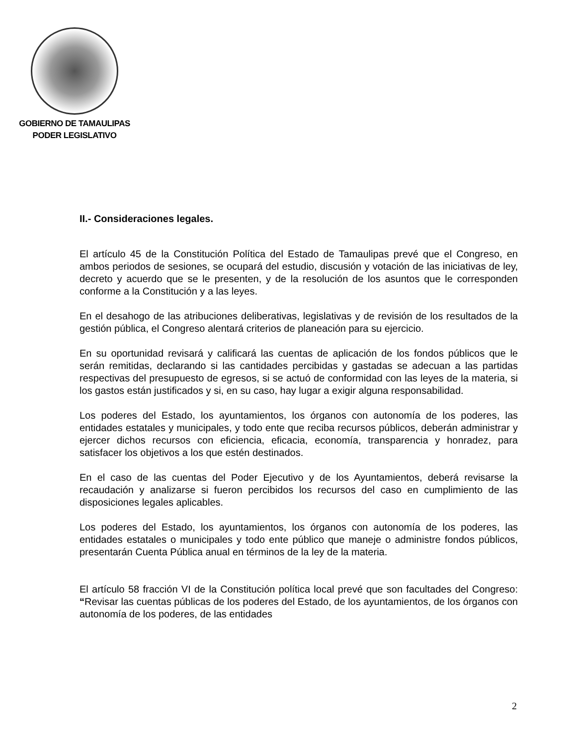GOBIERNO DE TAMAULIPAS
PODER LEGISLATIVO
II.- Consideraciones legales.
El artículo 45 de la Constitución Política del Estado de Tamaulipas prevé que el Congreso, en ambos periodos de sesiones, se ocupará del estudio, discusión y votación de las iniciativas de ley, decreto y acuerdo que se le presenten, y de la resolución de los asuntos que le corresponden conforme a la Constitución y a las leyes.
En el desahogo de las atribuciones deliberativas, legislativas y de revisión de los resultados de la gestión pública, el Congreso alentará criterios de planeación para su ejercicio.
En su oportunidad revisará y calificará las cuentas de aplicación de los fondos públicos que le serán remitidas, declarando si las cantidades percibidas y gastadas se adecuan a las partidas respectivas del presupuesto de egresos, si se actuó de conformidad con las leyes de la materia, si los gastos están justificados y si, en su caso, hay lugar a exigir alguna responsabilidad.
Los poderes del Estado, los ayuntamientos, los órganos con autonomía de los poderes, las entidades estatales y municipales, y todo ente que reciba recursos públicos, deberán administrar y ejercer dichos recursos con eficiencia, eficacia, economía, transparencia y honradez, para satisfacer los objetivos a los que estén destinados.
En el caso de las cuentas del Poder Ejecutivo y de los Ayuntamientos, deberá revisarse la recaudación y analizarse si fueron percibidos los recursos del caso en cumplimiento de las disposiciones legales aplicables.
Los poderes del Estado, los ayuntamientos, los órganos con autonomía de los poderes, las entidades estatales o municipales y todo ente público que maneje o administre fondos públicos, presentarán Cuenta Pública anual en términos de la ley de la materia.
El artículo 58 fracción VI de la Constitución política local prevé que son facultades del Congreso: “Revisar las cuentas públicas de los poderes del Estado, de los ayuntamientos, de los órganos con autonomía de los poderes, de las entidades
2